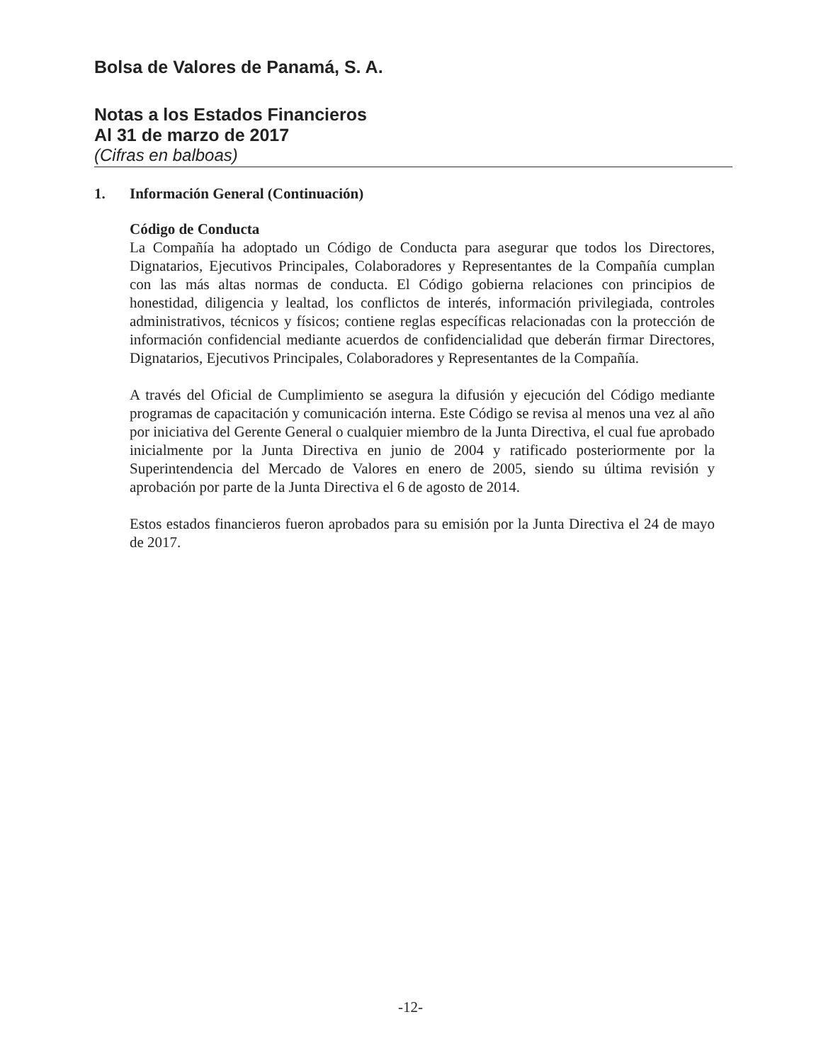Bolsa de Valores de Panamá, S. A.
Notas a los Estados Financieros
Al 31 de marzo de 2017
(Cifras en balboas)
1. Información General (Continuación)
Código de Conducta
La Compañía ha adoptado un Código de Conducta para asegurar que todos los Directores, Dignatarios, Ejecutivos Principales, Colaboradores y Representantes de la Compañía cumplan con las más altas normas de conducta. El Código gobierna relaciones con principios de honestidad, diligencia y lealtad, los conflictos de interés, información privilegiada, controles administrativos, técnicos y físicos; contiene reglas específicas relacionadas con la protección de información confidencial mediante acuerdos de confidencialidad que deberán firmar Directores, Dignatarios, Ejecutivos Principales, Colaboradores y Representantes de la Compañía.
A través del Oficial de Cumplimiento se asegura la difusión y ejecución del Código mediante programas de capacitación y comunicación interna. Este Código se revisa al menos una vez al año por iniciativa del Gerente General o cualquier miembro de la Junta Directiva, el cual fue aprobado inicialmente por la Junta Directiva en junio de 2004 y ratificado posteriormente por la Superintendencia del Mercado de Valores en enero de 2005, siendo su última revisión y aprobación por parte de la Junta Directiva el 6 de agosto de 2014.
Estos estados financieros fueron aprobados para su emisión por la Junta Directiva el 24 de mayo de 2017.
-12-